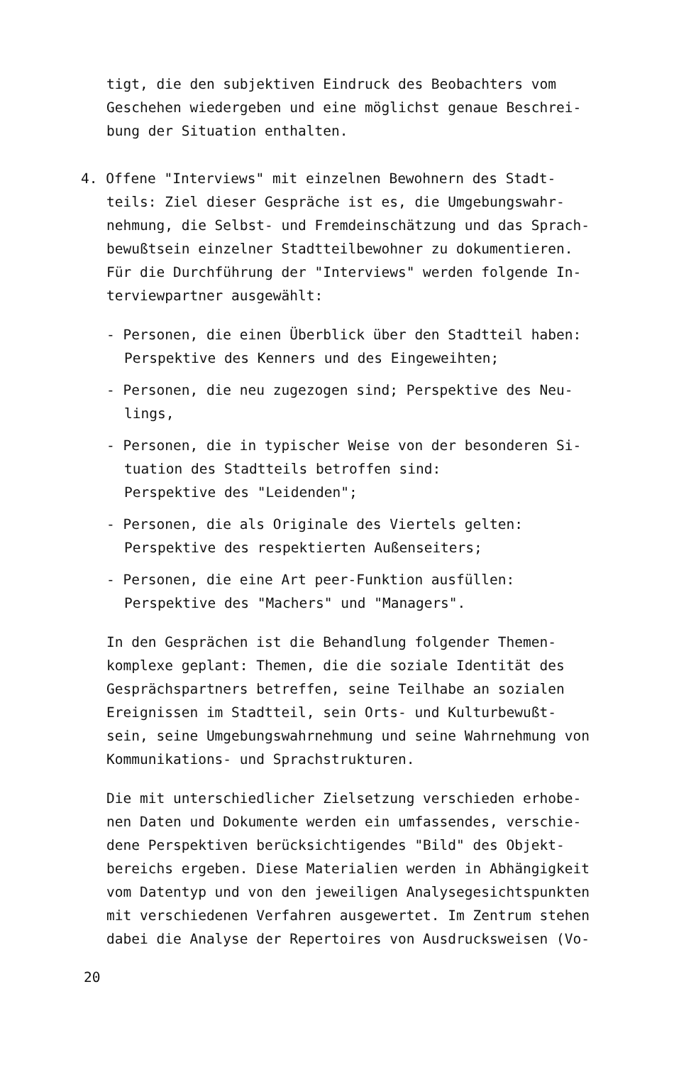tigt, die den subjektiven Eindruck des Beobachters vom
Geschehen wiedergeben und eine möglichst genaue Beschrei-
bung der Situation enthalten.
4. Offene "Interviews" mit einzelnen Bewohnern des Stadt-
teils: Ziel dieser Gespräche ist es, die Umgebungswahr-
nehmung, die Selbst- und Fremdeinschätzung und das Sprach-
bewußtsein einzelner Stadtteilbewohner zu dokumentieren.
Für die Durchführung der "Interviews" werden folgende In-
terviewpartner ausgewählt:
- Personen, die einen Überblick über den Stadtteil haben:
Perspektive des Kenners und des Eingeweihten;
- Personen, die neu zugezogen sind; Perspektive des Neu-
lings,
- Personen, die in typischer Weise von der besonderen Si-
tuation des Stadtteils betroffen sind:
Perspektive des "Leidenden";
- Personen, die als Originale des Viertels gelten:
Perspektive des respektierten Außenseiters;
- Personen, die eine Art peer-Funktion ausfüllen:
Perspektive des "Machers" und "Managers".
In den Gesprächen ist die Behandlung folgender Themen-
komplexe geplant: Themen, die die soziale Identität des
Gesprächspartners betreffen, seine Teilhabe an sozialen
Ereignissen im Stadtteil, sein Orts- und Kulturbewußt-
sein, seine Umgebungswahrnehmung und seine Wahrnehmung von
Kommunikations- und Sprachstrukturen.
Die mit unterschiedlicher Zielsetzung verschieden erhobe-
nen Daten und Dokumente werden ein umfassendes, verschie-
dene Perspektiven berücksichtigendes "Bild" des Objekt-
bereichs ergeben. Diese Materialien werden in Abhängigkeit
vom Datentyp und von den jeweiligen Analysegesichtspunkten
mit verschiedenen Verfahren ausgewertet. Im Zentrum stehen
dabei die Analyse der Repertoires von Ausdrucksweisen (Vo-
20